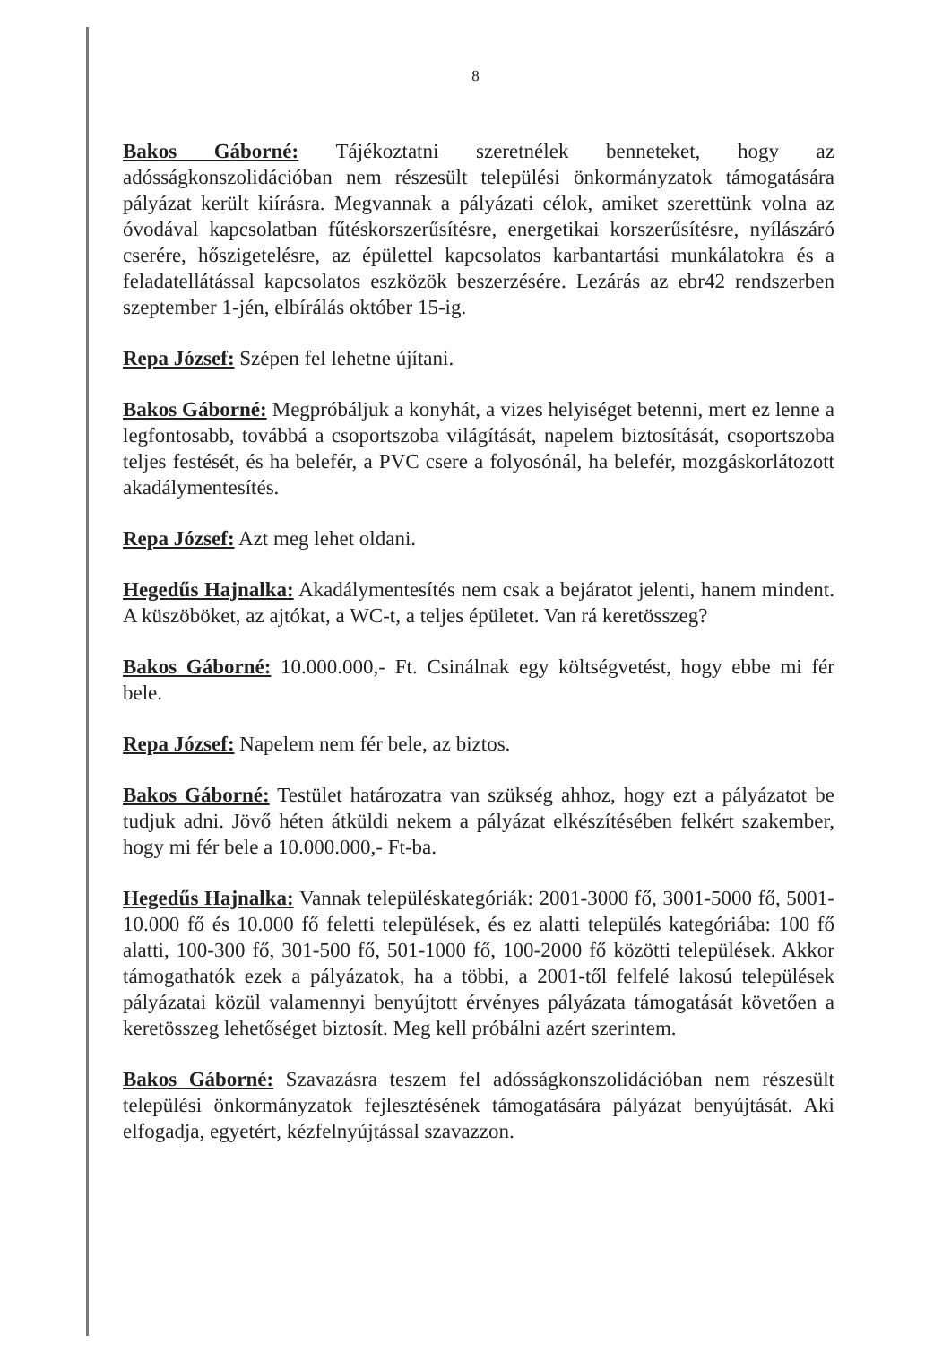8
Bakos Gáborné: Tájékoztatni szeretnélek benneteket, hogy az adósságkonszolidációban nem részesült települési önkormányzatok támogatására pályázat került kiírásra. Megvannak a pályázati célok, amiket szerettünk volna az óvodával kapcsolatban fűtéskorszerűsítésre, energetikai korszerűsítésre, nyílászáró cserére, hőszigetelésre, az épülettel kapcsolatos karbantartási munkálatokra és a feladatellátással kapcsolatos eszközök beszerzésére. Lezárás az ebr42 rendszerben szeptember 1-jén, elbírálás október 15-ig.
Repa József: Szépen fel lehetne újítani.
Bakos Gáborné: Megpróbáljuk a konyhát, a vizes helyiséget betenni, mert ez lenne a legfontosabb, továbbá a csoportszoba világítását, napelem biztosítását, csoportszoba teljes festését, és ha belefér, a PVC csere a folyosónál, ha belefér, mozgáskorlátozott akadálymentesítés.
Repa József: Azt meg lehet oldani.
Hegedűs Hajnalka: Akadálymentesítés nem csak a bejáratot jelenti, hanem mindent. A küszöböket, az ajtókat, a WC-t, a teljes épületet. Van rá keretösszeg?
Bakos Gáborné: 10.000.000,- Ft. Csinálnak egy költségvetést, hogy ebbe mi fér bele.
Repa József: Napelem nem fér bele, az biztos.
Bakos Gáborné: Testület határozatra van szükség ahhoz, hogy ezt a pályázatot be tudjuk adni. Jövő héten átküldi nekem a pályázat elkészítésében felkért szakember, hogy mi fér bele a 10.000.000,- Ft-ba.
Hegedűs Hajnalka: Vannak településkategóriák: 2001-3000 fő, 3001-5000 fő, 5001-10.000 fő és 10.000 fő feletti települések, és ez alatti település kategóriába: 100 fő alatti, 100-300 fő, 301-500 fő, 501-1000 fő, 100-2000 fő közötti települések. Akkor támogathatók ezek a pályázatok, ha a többi, a 2001-től felfelé lakosú települések pályázatai közül valamennyi benyújtott érvényes pályázata támogatását követően a keretösszeg lehetőséget biztosít. Meg kell próbálni azért szerintem.
Bakos Gáborné: Szavazásra teszem fel adósságkonszolidációban nem részesült települési önkormányzatok fejlesztésének támogatására pályázat benyújtását. Aki elfogadja, egyetért, kézfelnyújtással szavazzon.